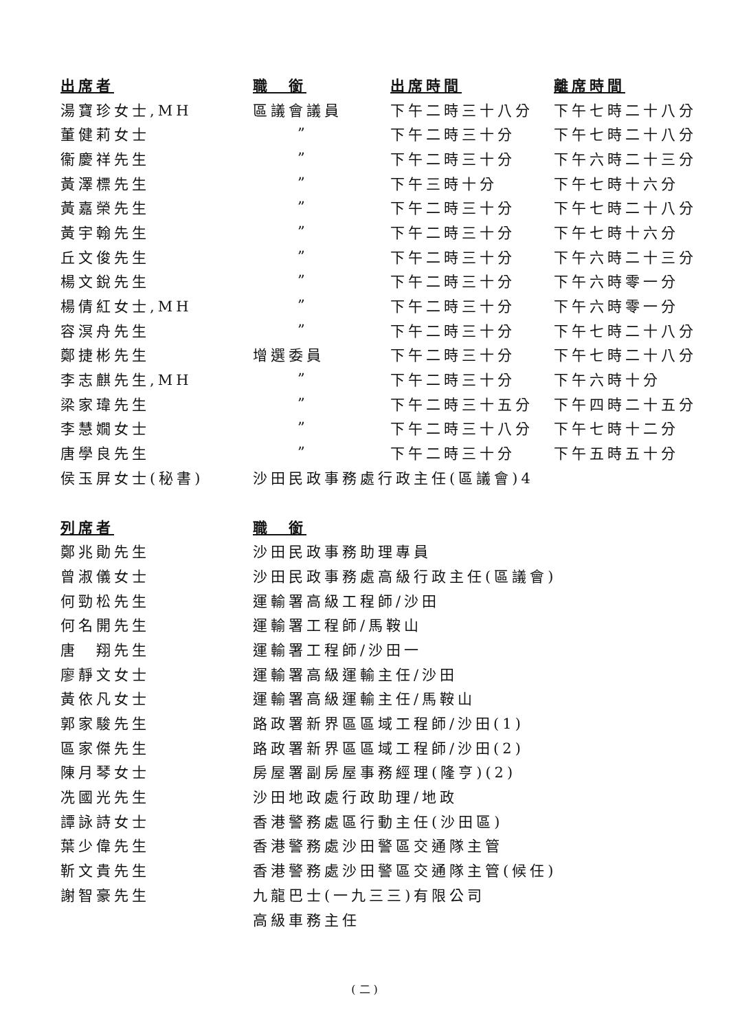| 出席者 | 職 銜 | 出席時間 | 離席時間 |
| --- | --- | --- | --- |
| 湯寶珍女士,MH | 區議會議員 | 下午二時三十八分 | 下午七時二十八分 |
| 董健莉女士 | ” | 下午二時三十分 | 下午七時二十八分 |
| 衞慶祥先生 | ” | 下午二時三十分 | 下午六時二十三分 |
| 黃澤標先生 | ” | 下午三時十分 | 下午七時十六分 |
| 黃嘉榮先生 | ” | 下午二時三十分 | 下午七時二十八分 |
| 黃宇翰先生 | ” | 下午二時三十分 | 下午七時十六分 |
| 丘文俊先生 | ” | 下午二時三十分 | 下午六時二十三分 |
| 楊文銳先生 | ” | 下午二時三十分 | 下午六時零一分 |
| 楊倩紅女士,MH | ” | 下午二時三十分 | 下午六時零一分 |
| 容溟舟先生 | ” | 下午二時三十分 | 下午七時二十八分 |
| 鄭捷彬先生 | 增選委員 | 下午二時三十分 | 下午七時二十八分 |
| 李志麒先生,MH | ” | 下午二時三十分 | 下午六時十分 |
| 梁家瑋先生 | ” | 下午二時三十五分 | 下午四時二十五分 |
| 李慧嫺女士 | ” | 下午二時三十八分 | 下午七時十二分 |
| 唐學良先生 | ” | 下午二時三十分 | 下午五時五十分 |
| 侯玉屏女士(秘書) | 沙田民政事務處行政主任(區議會)4 | | |
| 列席者 | 職 銜 | | |
| 鄭兆勛先生 | 沙田民政事務助理專員 | | |
| 曾淑儀女士 | 沙田民政事務處高級行政主任(區議會) | | |
| 何勁松先生 | 運輸署高級工程師/沙田 | | |
| 何名開先生 | 運輸署工程師/馬鞍山 | | |
| 唐 翔先生 | 運輸署工程師/沙田一 | | |
| 廖靜文女士 | 運輸署高級運輸主任/沙田 | | |
| 黃依凡女士 | 運輸署高級運輸主任/馬鞍山 | | |
| 郭家駿先生 | 路政署新界區區域工程師/沙田(1) | | |
| 區家傑先生 | 路政署新界區區域工程師/沙田(2) | | |
| 陳月琴女士 | 房屋署副房屋事務經理(隆亨)(2) | | |
| 冼國光先生 | 沙田地政處行政助理/地政 | | |
| 譚詠詩女士 | 香港警務處區行動主任(沙田區) | | |
| 葉少偉先生 | 香港警務處沙田警區交通隊主管 | | |
| 靳文貴先生 | 香港警務處沙田警區交通隊主管(候任) | | |
| 謝智豪先生 | 九龍巴士(一九三三)有限公司 | | |
| | 高級車務主任 | | |
( 二 )